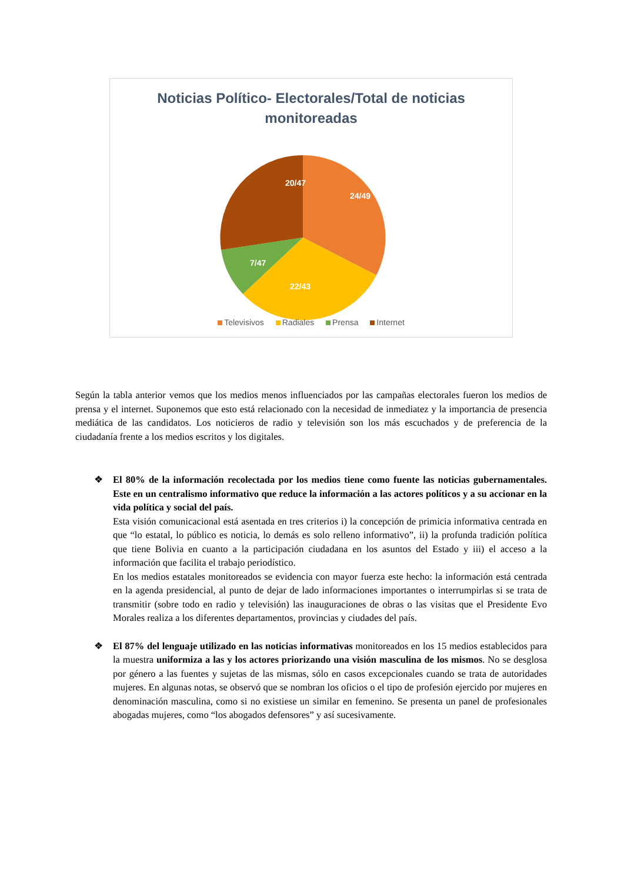Noticias Político- Electorales/Total de noticias
monitoreadas
20/47
24/49
7/47
22/43
Televisivos Radiales Prensa Internet
Según la tabla anterior vemos que los medios menos influenciados por las campañas electorales fueron los medios de prensa y el internet. Suponemos que esto está relacionado con la necesidad de inmediatez y la importancia de presencia mediática de las candidatos. Los noticieros de radio y televisión son los más escuchados y de preferencia de la ciudadanía frente a los medios escritos y los digitales.
❖
El 80% de la información recolectada por los medios tiene como fuente las noticias gubernamentales. Este en un centralismo informativo que reduce la información a las actores políticos y a su accionar en la vida política y social del país.
Esta visión comunicacional está asentada en tres criterios i) la concepción de primicia informativa centrada en que “lo estatal, lo público es noticia, lo demás es solo relleno informativo”, ii) la profunda tradición política que tiene Bolivia en cuanto a la participación ciudadana en los asuntos del Estado y iii) el acceso a la información que facilita el trabajo periodístico.
En los medios estatales monitoreados se evidencia con mayor fuerza este hecho: la información está centrada en la agenda presidencial, al punto de dejar de lado informaciones importantes o interrumpirlas si se trata de transmitir (sobre todo en radio y televisión) las inauguraciones de obras o las visitas que el Presidente Evo Morales realiza a los diferentes departamentos, provincias y ciudades del país.
❖
El 87% del lenguaje utilizado en las noticias informativas monitoreados en los 15 medios establecidos para la muestra uniformiza a las y los actores priorizando una visión masculina de los mismos. No se desglosa por género a las fuentes y sujetas de las mismas, sólo en casos excepcionales cuando se trata de autoridades mujeres. En algunas notas, se observó que se nombran los oficios o el tipo de profesión ejercido por mujeres en denominación masculina, como si no existiese un similar en femenino. Se presenta un panel de profesionales abogadas mujeres, como “los abogados defensores” y así sucesivamente.